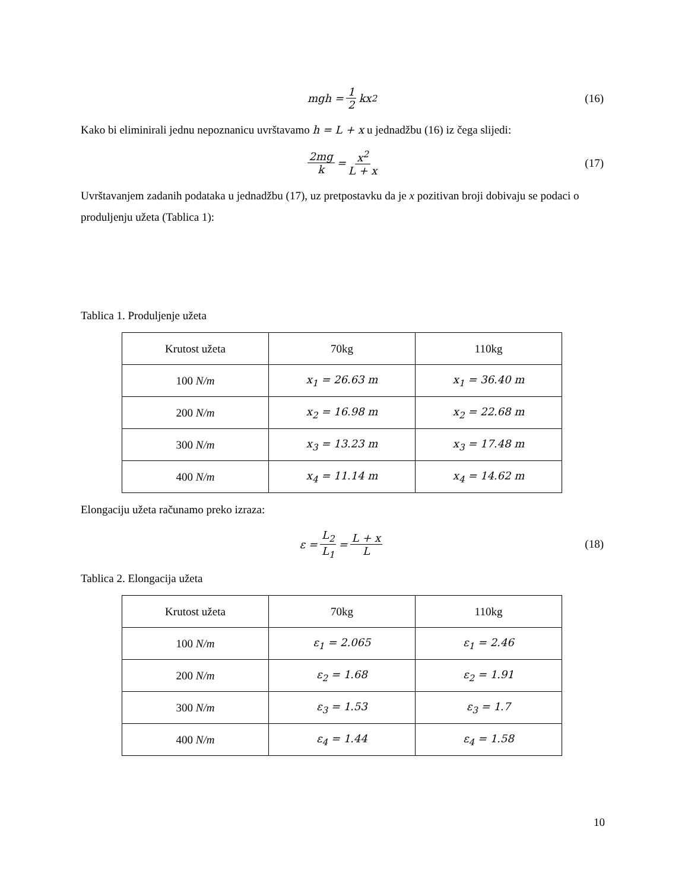mgh = 1 2 kx<sup>2</sup> (16)
Kako bi eliminirali jednu nepoznanicu uvrštavamo h = L + x u jednadžbu (16) iz čega slijedi:
2mg k = x<sup>2</sup> L + x (17)
Uvrštavanjem zadanih podataka u jednadžbu (17), uz pretpostavku da je x pozitivan broji dobivaju se podaci o produljenju užeta (Tablica 1):
Tablica 1. Produljenje užeta
| Krutost užeta | 70kg | 110kg |
| 100 N/m | x<sub>1</sub> = 26.63 m | x<sub>1</sub> = 36.40 m |
| 200 N/m | x<sub>2</sub> = 16.98 m | x<sub>2</sub> = 22.68 m |
| 300 N/m | x<sub>3</sub> = 13.23 m | x<sub>3</sub> = 17.48 m |
| 400 N/m | x<sub>4</sub> = 11.14 m | x<sub>4</sub> = 14.62 m |
Elongaciju užeta računamo preko izraza:
ε = L<sub>2</sub> L<sub>1</sub> = L + x L (18)
Tablica 2. Elongacija užeta
| Krutost užeta | 70kg | 110kg |
| 100 N/m | ε<sub>1</sub> = 2.065 | ε<sub>1</sub> = 2.46 |
| 200 N/m | ε<sub>2</sub> = 1.68 | ε<sub>2</sub> = 1.91 |
| 300 N/m | ε<sub>3</sub> = 1.53 | ε<sub>3</sub> = 1.7 |
| 400 N/m | ε<sub>4</sub> = 1.44 | ε<sub>4</sub> = 1.58 |
10